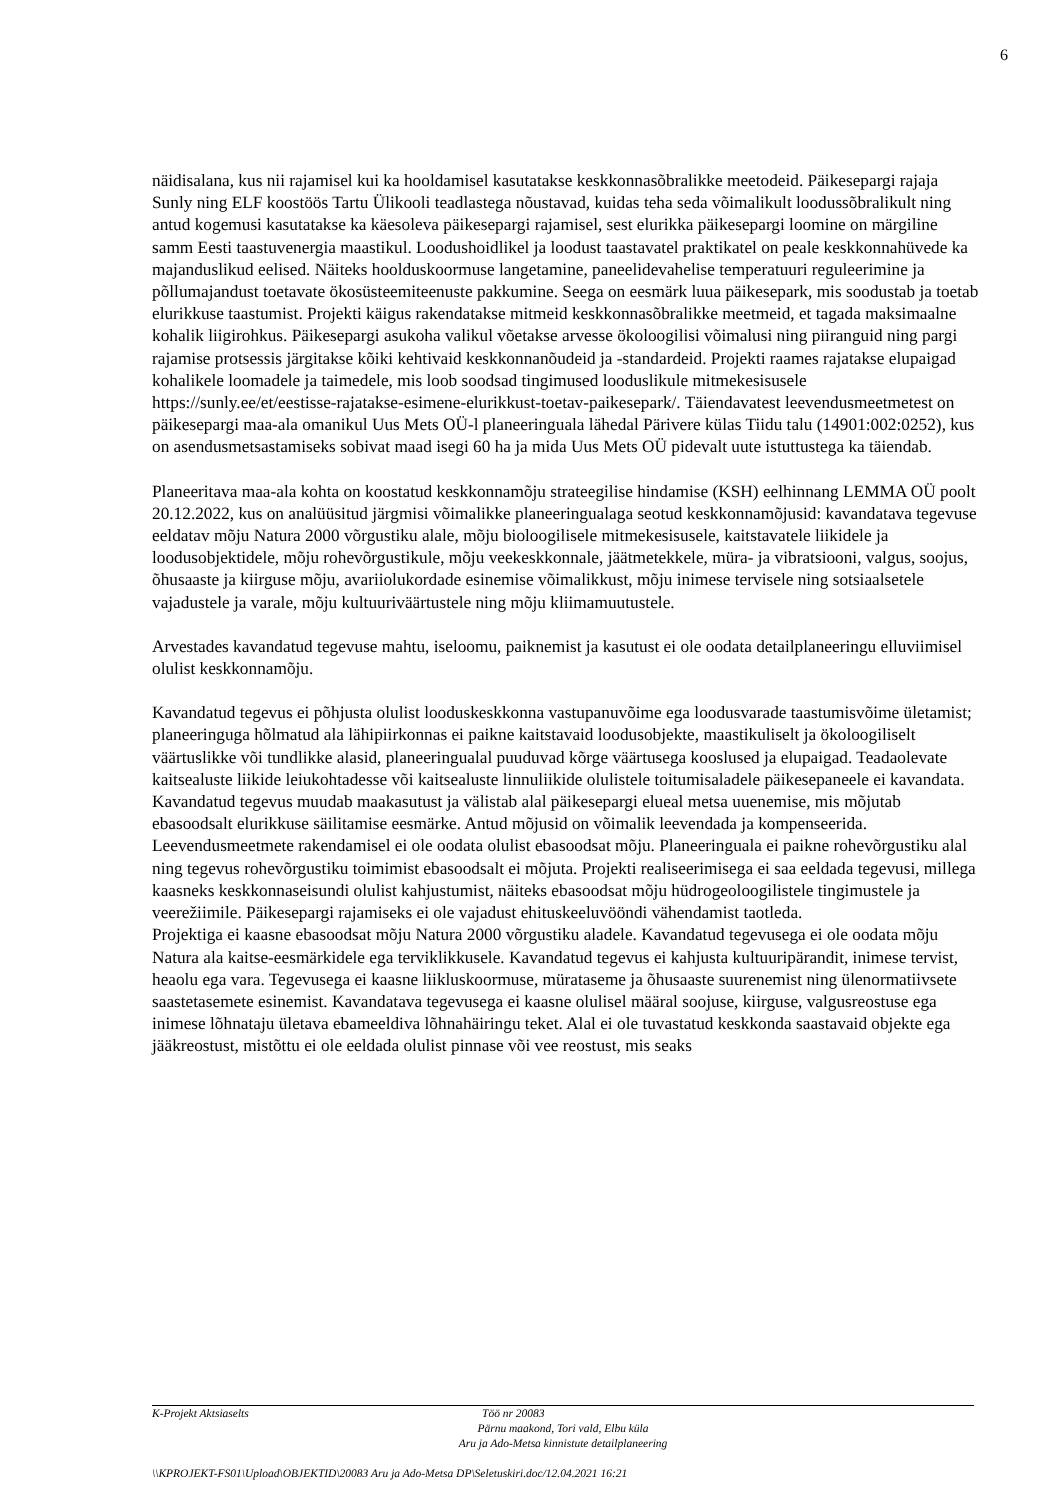6
näidisalana, kus nii rajamisel kui ka hooldamisel kasutatakse keskkonnasõbralikke meetodeid. Päikesepargi rajaja Sunly ning ELF koostöös Tartu Ülikooli teadlastega nõustavad, kuidas teha seda võimalikult loodussõbralikult ning antud kogemusi kasutatakse ka käesoleva päikesepargi rajamisel, sest elurikka päikesepargi loomine on märgiline samm Eesti taastuvenergia maastikul. Loodushoidlikel ja loodust taastavatel praktikatel on peale keskkonnahüvede ka majanduslikud eelised. Näiteks hoolduskoormuse langetamine, paneelidevahelise temperatuuri reguleerimine ja põllumajandust toetavate ökosüsteemiteenuste pakkumine. Seega on eesmärk luua päikesepark, mis soodustab ja toetab elurikkuse taastumist. Projekti käigus rakendatakse mitmeid keskkonnasõbralikke meetmeid, et tagada maksimaalne kohalik liigirohkus. Päikesepargi asukoha valikul võetakse arvesse ökoloogilisi võimalusi ning piiranguid ning pargi rajamise protsessis järgitakse kõiki kehtivaid keskkonnanõudeid ja -standardeid. Projekti raames rajatakse elupaigad kohalikele loomadele ja taimedele, mis loob soodsad tingimused looduslikule mitmekesisusele https://sunly.ee/et/eestisse-rajatakse-esimene-elurikkust-toetav-paikesepark/. Täiendavatest leevendusmeetmetest on päikesepargi maa-ala omanikul Uus Mets OÜ-l planeeringuala lähedal Pärivere külas Tiidu talu (14901:002:0252), kus on asendusmetsastamiseks sobivat maad isegi 60 ha ja mida Uus Mets OÜ pidevalt uute istuttustega ka täiendab.
Planeeritava maa-ala kohta on koostatud keskkonnamõju strateegilise hindamise (KSH) eelhinnang LEMMA OÜ poolt 20.12.2022, kus on analüüsitud järgmisi võimalikke planeeringualaga seotud keskkonnamõjusid: kavandatava tegevuse eeldatav mõju Natura 2000 võrgustiku alale, mõju bioloogilisele mitmekesisusele, kaitstavatele liikidele ja loodusobjektidele, mõju rohevõrgustikule, mõju veekeskkonnale, jäätmetekkele, müra- ja vibratsiooni, valgus, soojus, õhusaaste ja kiirguse mõju, avariiolukordade esinemise võimalikkust, mõju inimese tervisele ning sotsiaalsetele vajadustele ja varale, mõju kultuuriväärtustele ning mõju kliimamuutustele.
Arvestades kavandatud tegevuse mahtu, iseloomu, paiknemist ja kasutust ei ole oodata detailplaneeringu elluviimisel olulist keskkonnamõju.
Kavandatud tegevus ei põhjusta olulist looduskeskkonna vastupanuvõime ega loodusvarade taastumisvõime ületamist; planeeringuga hõlmatud ala lähipiirkonnas ei paikne kaitstavaid loodusobjekte, maastikuliselt ja ökoloogiliselt väärtuslikke või tundlikke alasid, planeeringualal puuduvad kõrge väärtusega kooslused ja elupaigad. Teadaolevate kaitsealuste liikide leiukohtadesse või kaitsealuste linnuliikide olulistele toitumisaladele päikesepaneele ei kavandata. Kavandatud tegevus muudab maakasutust ja välistab alal päikesepargi elueal metsa uuenemise, mis mõjutab ebasoodsalt elurikkuse säilitamise eesmärke. Antud mõjusid on võimalik leevendada ja kompenseerida. Leevendusmeetmete rakendamisel ei ole oodata olulist ebasoodsat mõju. Planeeringuala ei paikne rohevõrgustiku alal ning tegevus rohevõrgustiku toimimist ebasoodsalt ei mõjuta. Projekti realiseerimisega ei saa eeldada tegevusi, millega kaasneks keskkonnaseisundi olulist kahjustumist, näiteks ebasoodsat mõju hüdrogeoloogilistele tingimustele ja veerežiimile. Päikesepargi rajamiseks ei ole vajadust ehituskeeluvööndi vähendamist taotleda.
Projektiga ei kaasne ebasoodsat mõju Natura 2000 võrgustiku aladele. Kavandatud tegevusega ei ole oodata mõju Natura ala kaitse-eesmärkidele ega terviklikkusele. Kavandatud tegevus ei kahjusta kultuuripärandit, inimese tervist, heaolu ega vara. Tegevusega ei kaasne liikluskoormuse, mürataseme ja õhusaaste suurenemist ning ülenormatiivsete saastetasemete esinemist. Kavandatava tegevusega ei kaasne olulisel määral soojuse, kiirguse, valgusreostuse ega inimese lõhnataju ületava ebameeldiva lõhnahäiringu teket. Alal ei ole tuvastatud keskkonda saastavaid objekte ega jääkreostust, mistõttu ei ole eeldada olulist pinnase või vee reostust, mis seaks
K-Projekt Aktsiaselts Töö nr 20083
Pärnu maakond, Tori vald, Elbu küla
Aru ja Ado-Metsa kinnistute detailplaneering
\\KPROJEKT-FS01\Upload\OBJEKTID\20083 Aru ja Ado-Metsa DP\Seletuskiri.doc/12.04.2021 16:21